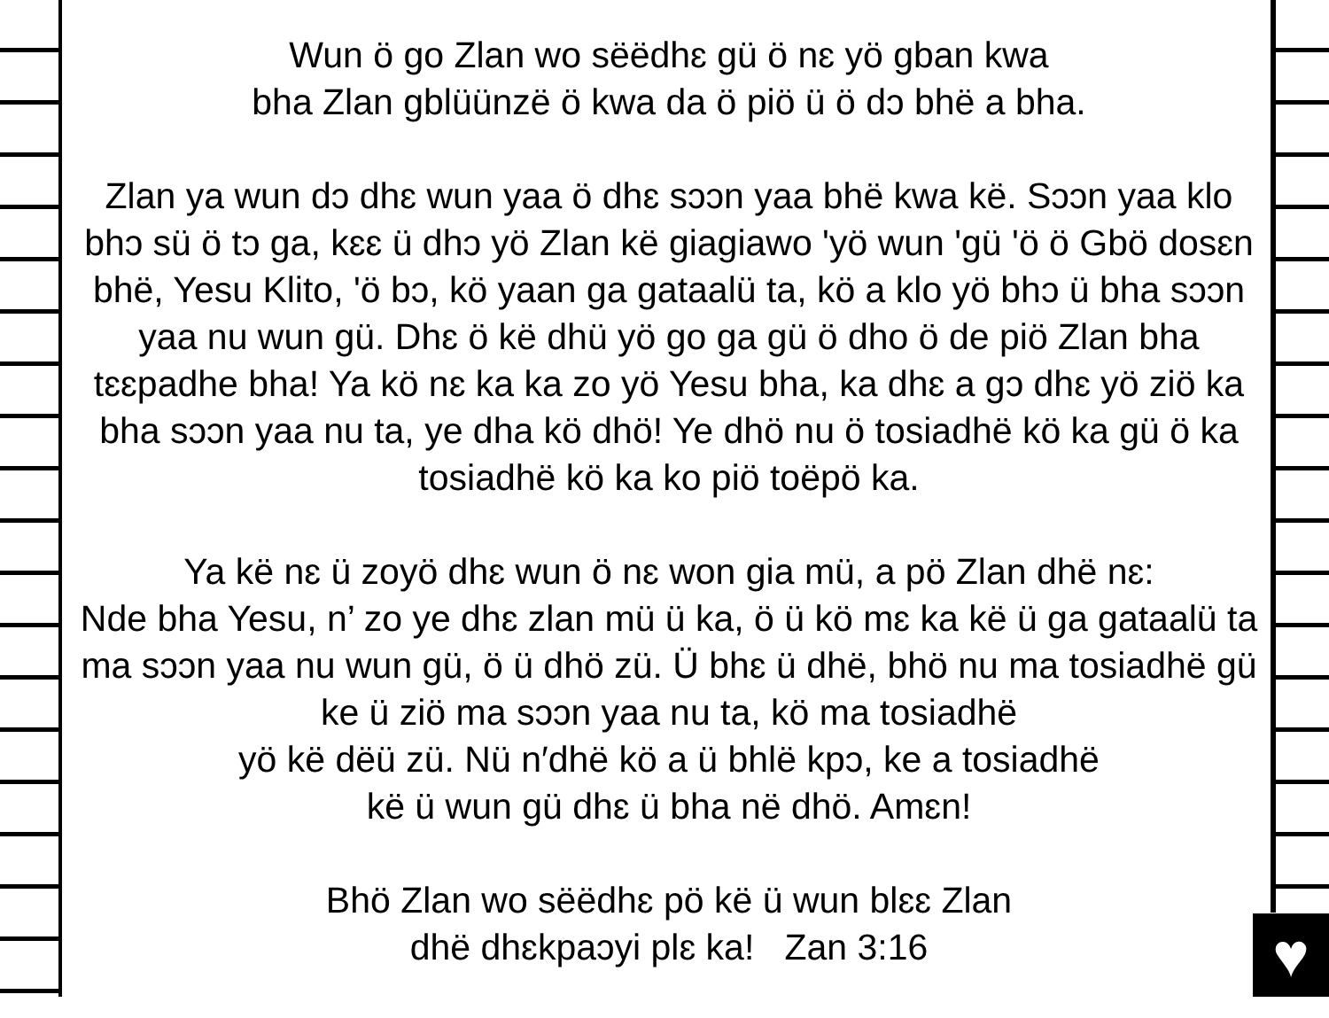♥
Wun ö go Zlan wo sëëdhɛ gü ö nɛ yö gban kwa
bha Zlan gblüünzë ö kwa da ö piö ü ö dɔ bhë a bha.
Zlan ya wun dɔ dhɛ wun yaa ö dhɛ sɔɔn yaa bhë kwa kë. Sɔɔn yaa klo bhɔ sü ö tɔ ga, kɛɛ ü dhɔ yö Zlan kë giagiawo 'yö wun 'gü 'ö ö Gbö dosɛn bhë, Yesu Klito, 'ö bɔ, kö yaan ga gataalü ta, kö a klo yö bhɔ ü bha sɔɔn yaa nu wun gü. Dhɛ ö kë dhü yö go ga gü ö dho ö de piö Zlan bha tɛɛpadhe bha! Ya kö nɛ ka ka zo yö Yesu bha, ka dhɛ a gɔ dhɛ yö ziö ka bha sɔɔn yaa nu ta, ye dha kö dhö! Ye dhö nu ö tosiadhë kö ka gü ö ka tosiadhë kö ka ko piö toëpö ka.
Ya kë nɛ ü zoyö dhɛ wun ö nɛ won gia mü, a pö Zlan dhë nɛ:
Nde bha Yesu, n’ zo ye dhɛ zlan mü ü ka, ö ü kö mɛ ka kë ü ga gataalü ta ma sɔɔn yaa nu wun gü, ö ü dhö zü. Ü bhɛ ü dhë, bhö nu ma tosiadhë gü ke ü ziö ma sɔɔn yaa nu ta, kö ma tosiadhë
yö kë dëü zü. Nü n′dhë kö a ü bhlë kpɔ, ke a tosiadhë
kë ü wun gü dhɛ ü bha në dhö. Amɛn!
Bhö Zlan wo sëëdhɛ pö kë ü wun blɛɛ Zlan
dhë dhɛkpaɔyi plɛ ka! Zan 3:16